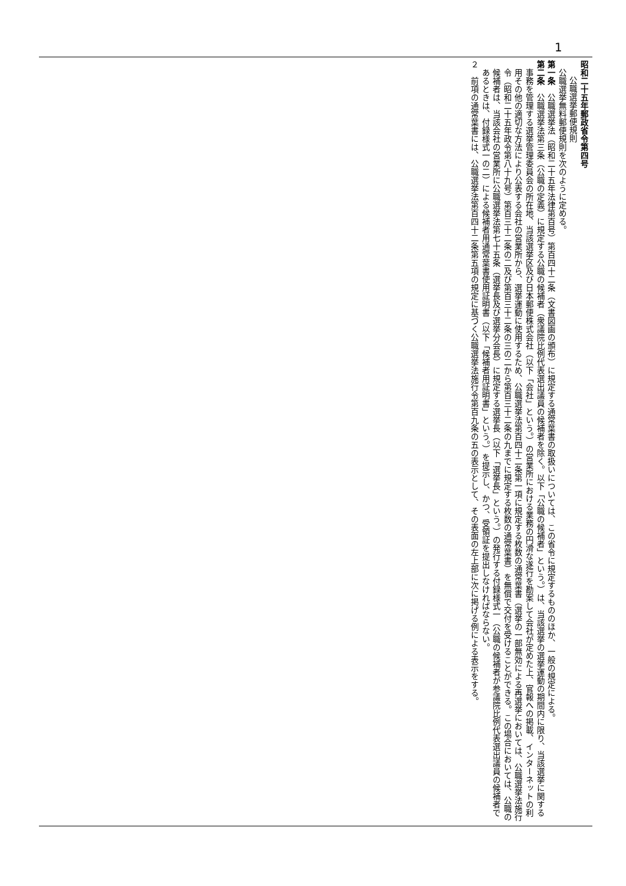1
昭和二十五年郵政省令第四号
公職選挙郵便規則
公職選挙無料郵便規則を次のように定める。
第一条　公職選挙法（昭和二十五年法律第百号）第百四十二条（文書図画の頒布）に規定する通常葉書の取扱いについては、この省令に規定するもののほか、一般の規定による。
第二条　公職選挙法第三条（公職の定義）に規定する公職の候補者（衆議院比例代表選出議員の候補者を除く。以下「公職の候補者」という。）は、当該選挙の選挙運動の期間内に限り、当該選挙に関する事務を管理する選挙管理委員会の所在地、当該選挙区及び日本郵便株式会社（以下「会社」という。）の営業所における業務の円滑な遂行を勘案して会社が定めた上、官報への掲載、インターネットの利用その他の適切な方法により公表する会社の営業所から、選挙運動に使用するため、公職選挙法第百四十二条第一項に規定する枚数の通常葉書（選挙の一部無効による再選挙においては、公職選挙法施行令（昭和二十五年政令第八十九号）第百三十二条の二及び第百三十二条の三の二から第百三十二条の九までに規定する枚数の通常葉書）を無償で交付を受けることができる。この場合においては、公職の候補者は、当該会社の営業所に公職選挙法第七十五条（選挙長及び選挙分会長）に規定する選挙長（以下「選挙長」という。）の発行する付録様式一（公職の候補者が参議院比例代表選出議員の候補者であるときは、付録様式一の二）による候補者用通常葉書使用証明書（以下「候補者用証明書」という。）を提示し、かつ、受領証を提出しなければならない。
２　前項の通常葉書には、公職選挙法第百四十二条第五項の規定に基づく公職選挙法施行令第百九条の五の表示として、その表面の左上部に次に掲げる例による表示をする。